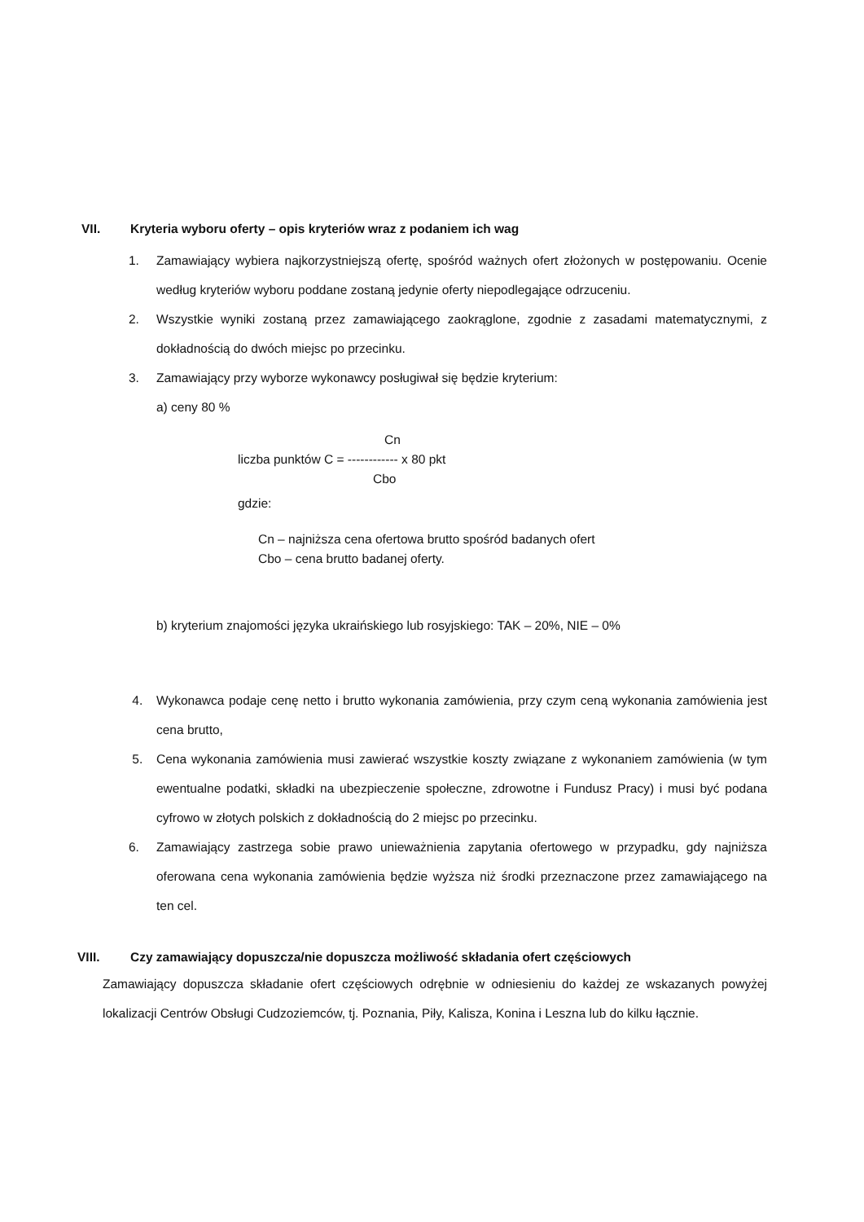VII. Kryteria wyboru oferty – opis kryteriów wraz z podaniem ich wag
1. Zamawiający wybiera najkorzystniejszą ofertę, spośród ważnych ofert złożonych w postępowaniu. Ocenie według kryteriów wyboru poddane zostaną jedynie oferty niepodlegające odrzuceniu.
2. Wszystkie wyniki zostaną przez zamawiającego zaokrąglone, zgodnie z zasadami matematycznymi, z dokładnością do dwóch miejsc po przecinku.
3. Zamawiający przy wyborze wykonawcy posługiwał się będzie kryterium:
a) ceny 80 %
Cn
liczba punktów C = ------------ x 80 pkt
Cbo
gdzie:
Cn – najniższa cena ofertowa brutto spośród badanych ofert
Cbo – cena brutto badanej oferty.
b) kryterium znajomości języka ukraińskiego lub rosyjskiego: TAK – 20%, NIE – 0%
4. Wykonawca podaje cenę netto i brutto wykonania zamówienia, przy czym ceną wykonania zamówienia jest cena brutto,
5. Cena wykonania zamówienia musi zawierać wszystkie koszty związane z wykonaniem zamówienia (w tym ewentualne podatki, składki na ubezpieczenie społeczne, zdrowotne i Fundusz Pracy) i musi być podana cyfrowo w złotych polskich z dokładnością do 2 miejsc po przecinku.
6. Zamawiający zastrzega sobie prawo unieważnienia zapytania ofertowego w przypadku, gdy najniższa oferowana cena wykonania zamówienia będzie wyższa niż środki przeznaczone przez zamawiającego na ten cel.
VIII. Czy zamawiający dopuszcza/nie dopuszcza możliwość składania ofert częściowych
Zamawiający dopuszcza składanie ofert częściowych odrębnie w odniesieniu do każdej ze wskazanych powyżej lokalizacji Centrów Obsługi Cudzoziemców, tj. Poznania, Piły, Kalisza, Konina i Leszna lub do kilku łącznie.